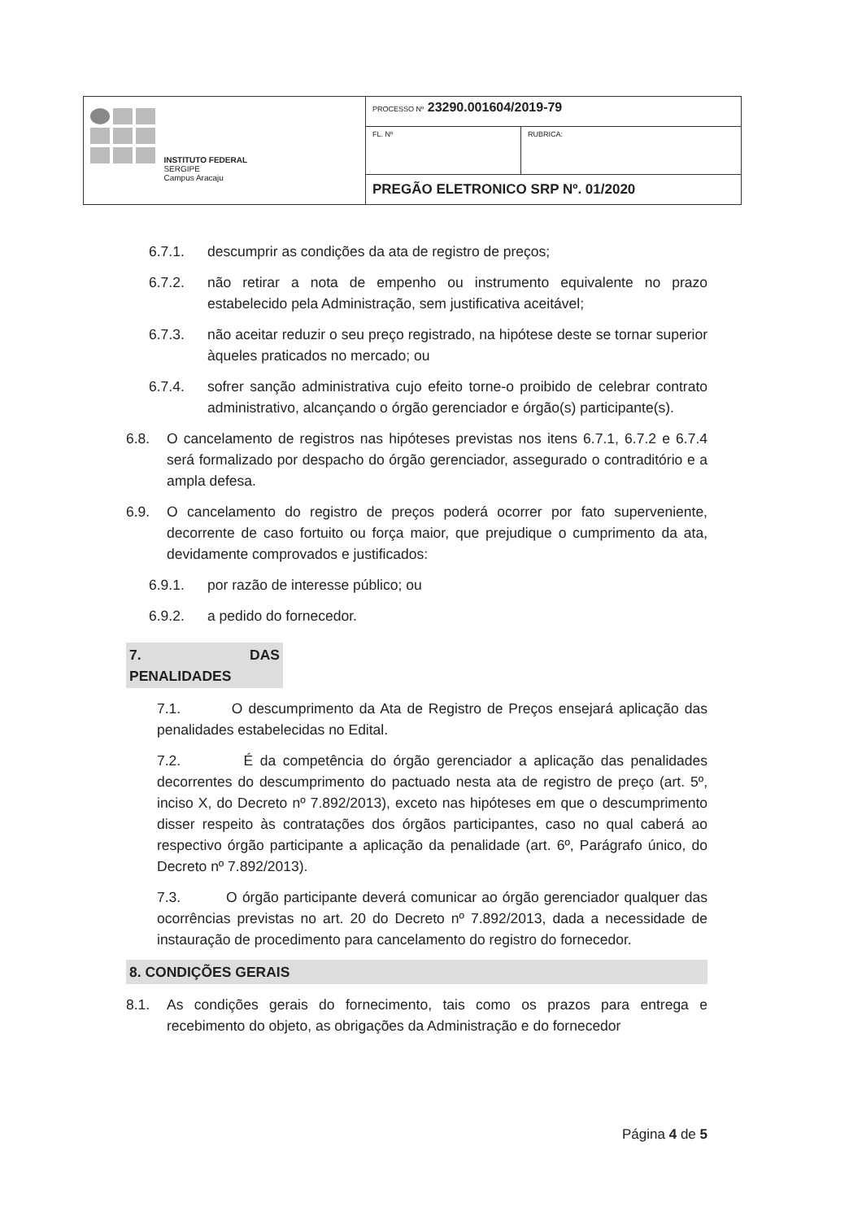| INSTITUTO FEDERAL SERGIPE Campus Aracaju | PROCESSO Nº 23290.001604/2019-79 | |
| | FL. Nº | RUBRICA: |
| | PREGÃO ELETRONICO SRP Nº. 01/2020 | |
6.7.1. descumprir as condições da ata de registro de preços;
6.7.2. não retirar a nota de empenho ou instrumento equivalente no prazo estabelecido pela Administração, sem justificativa aceitável;
6.7.3. não aceitar reduzir o seu preço registrado, na hipótese deste se tornar superior àqueles praticados no mercado; ou
6.7.4. sofrer sanção administrativa cujo efeito torne-o proibido de celebrar contrato administrativo, alcançando o órgão gerenciador e órgão(s) participante(s).
6.8. O cancelamento de registros nas hipóteses previstas nos itens 6.7.1, 6.7.2 e 6.7.4 será formalizado por despacho do órgão gerenciador, assegurado o contraditório e a ampla defesa.
6.9. O cancelamento do registro de preços poderá ocorrer por fato superveniente, decorrente de caso fortuito ou força maior, que prejudique o cumprimento da ata, devidamente comprovados e justificados:
6.9.1. por razão de interesse público; ou
6.9.2. a pedido do fornecedor.
7. DAS PENALIDADES
7.1. O descumprimento da Ata de Registro de Preços ensejará aplicação das penalidades estabelecidas no Edital.
7.2. É da competência do órgão gerenciador a aplicação das penalidades decorrentes do descumprimento do pactuado nesta ata de registro de preço (art. 5º, inciso X, do Decreto nº 7.892/2013), exceto nas hipóteses em que o descumprimento disser respeito às contratações dos órgãos participantes, caso no qual caberá ao respectivo órgão participante a aplicação da penalidade (art. 6º, Parágrafo único, do Decreto nº 7.892/2013).
7.3. O órgão participante deverá comunicar ao órgão gerenciador qualquer das ocorrências previstas no art. 20 do Decreto nº 7.892/2013, dada a necessidade de instauração de procedimento para cancelamento do registro do fornecedor.
8. CONDIÇÕES GERAIS
8.1. As condições gerais do fornecimento, tais como os prazos para entrega e recebimento do objeto, as obrigações da Administração e do fornecedor
Página 4 de 5